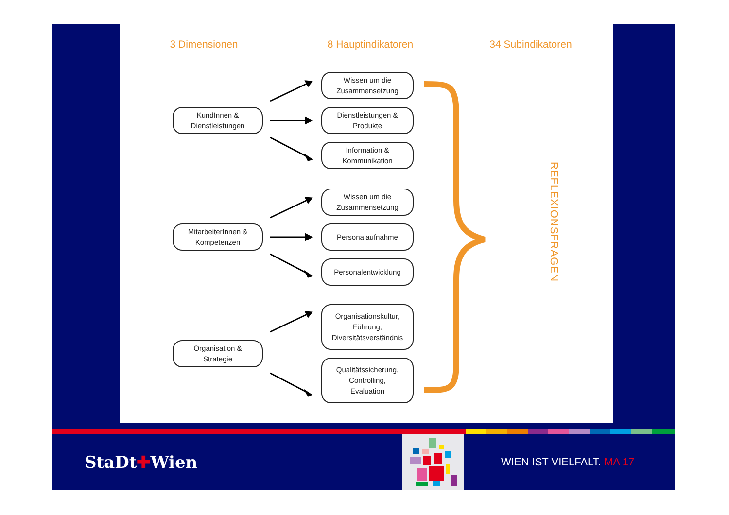3 Dimensionen 8 Hauptindikatoren 34 Subindikatoren
KundInnen &
Dienstleistungen
Wissen um die
Zusammensetzung
Dienstleistungen &
Produkte
Information &
Kommunikation
MitarbeiterInnen &
Kompetenzen
Wissen um die
Zusammensetzung
Personalaufnahme
Personalentwicklung
Organisation &
Strategie
Organisationskultur,
Führung,
Diversitätsverständnis
Qualitätssicherung,
Controlling,
Evaluation
REFLEXIONSFRAGEN
StaDt✚Wien
WIEN IST VIELFALT. MA 17